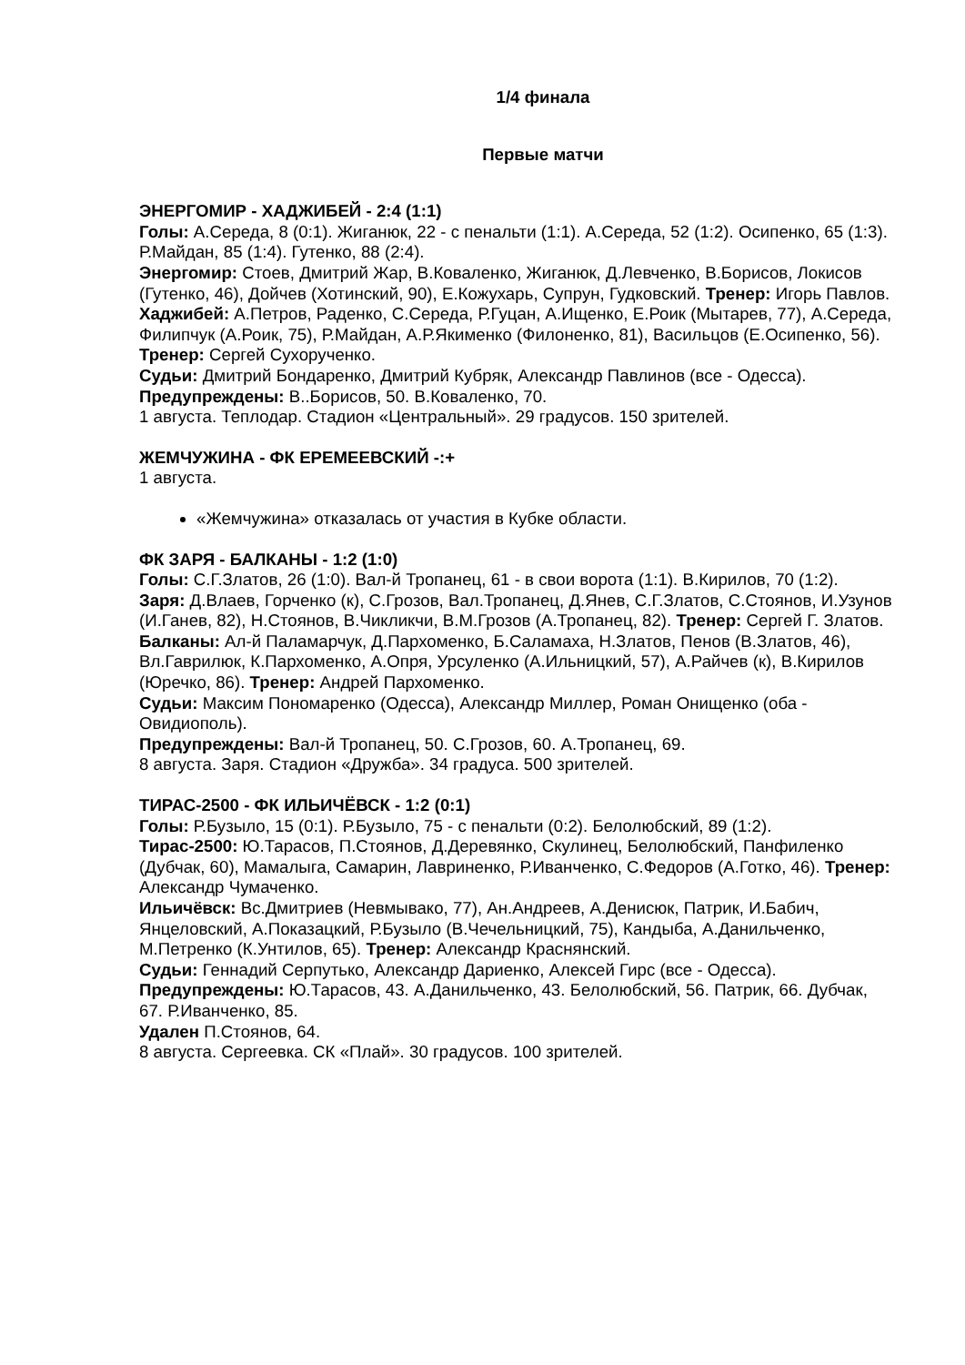1/4 финала
Первые матчи
ЭНЕРГОМИР - ХАДЖИБЕЙ - 2:4 (1:1)
Голы: А.Середа, 8 (0:1). Жиганюк, 22 - с пенальти (1:1). А.Середа, 52 (1:2). Осипенко, 65 (1:3). Р.Майдан, 85 (1:4). Гутенко, 88 (2:4).
Энергомир: Стоев, Дмитрий Жар, В.Коваленко, Жиганюк, Д.Левченко, В.Борисов, Локисов (Гутенко, 46), Дойчев (Хотинский, 90), Е.Кожухарь, Супрун, Гудковский. Тренер: Игорь Павлов.
Хаджибей: А.Петров, Раденко, С.Середа, Р.Гуцан, А.Ищенко, Е.Роик (Мытарев, 77), А.Середа, Филипчук (А.Роик, 75), Р.Майдан, А.Р.Якименко (Филоненко, 81), Васильцов (Е.Осипенко, 56). Тренер: Сергей Сухорученко.
Судьи: Дмитрий Бондаренко, Дмитрий Кубряк, Александр Павлинов (все - Одесса).
Предупреждены: В..Борисов, 50. В.Коваленко, 70.
1 августа. Теплодар. Стадион «Центральный». 29 градусов. 150 зрителей.
ЖЕМЧУЖИНА - ФК ЕРЕМЕЕВСКИЙ -:+
1 августа.
«Жемчужина» отказалась от участия в Кубке области.
ФК ЗАРЯ - БАЛКАНЫ - 1:2 (1:0)
Голы: С.Г.Златов, 26 (1:0). Вал-й Тропанец, 61 - в свои ворота (1:1). В.Кирилов, 70 (1:2).
Заря: Д.Влаев, Горченко (к), С.Грозов, Вал.Тропанец, Д.Янев, С.Г.Златов, С.Стоянов, И.Узунов (И.Ганев, 82), Н.Стоянов, В.Чикликчи, В.М.Грозов (А.Тропанец, 82). Тренер: Сергей Г. Златов.
Балканы: Ал-й Паламарчук, Д.Пархоменко, Б.Саламаха, Н.Златов, Пенов (В.Златов, 46), Вл.Гаврилюк, К.Пархоменко, А.Опря, Урсуленко (А.Ильницкий, 57), А.Райчев (к), В.Кирилов (Юречко, 86). Тренер: Андрей Пархоменко.
Судьи: Максим Пономаренко (Одесса), Александр Миллер, Роман Онищенко (оба - Овидиополь).
Предупреждены: Вал-й Тропанец, 50. С.Грозов, 60. А.Тропанец, 69.
8 августа. Заря. Стадион «Дружба». 34 градуса. 500 зрителей.
ТИРАС-2500 - ФК ИЛЬИЧЁВСК - 1:2 (0:1)
Голы: Р.Бузыло, 15 (0:1). Р.Бузыло, 75 - с пенальти (0:2). Белолюбский, 89 (1:2).
Тирас-2500: Ю.Тарасов, П.Стоянов, Д.Деревянко, Скулинец, Белолюбский, Панфиленко (Дубчак, 60), Мамалыга, Самарин, Лавриненко, Р.Иванченко, С.Федоров (А.Готко, 46). Тренер: Александр Чумаченко.
Ильичёвск: Вс.Дмитриев (Невмывако, 77), Ан.Андреев, А.Денисюк, Патрик, И.Бабич, Янцеловский, А.Показацкий, Р.Бузыло (В.Чечельницкий, 75), Кандыба, А.Данильченко, М.Петренко (К.Унтилов, 65). Тренер: Александр Краснянский.
Судьи: Геннадий Серпутько, Александр Дариенко, Алексей Гирс (все - Одесса).
Предупреждены: Ю.Тарасов, 43. А.Данильченко, 43. Белолюбский, 56. Патрик, 66. Дубчак, 67. Р.Иванченко, 85.
Удален П.Стоянов, 64.
8 августа. Сергеевка. СК «Плай». 30 градусов. 100 зрителей.